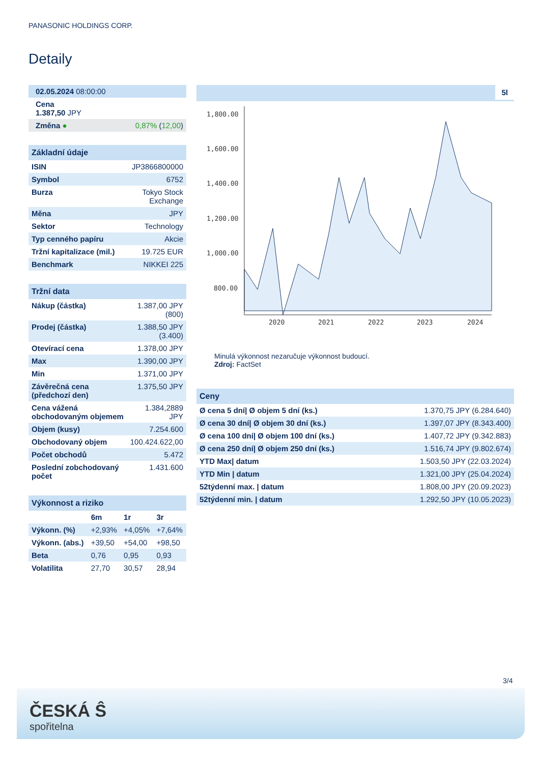PANASONIC HOLDINGS CORP.
Detaily
| 02.05.2024 08:00:00 |
| Cena 1.387,50 JPY |
| Změna ● | 0,87% ( 12,00 ) |
Základní údaje
| ISIN | JP3866800000 |
| Symbol | 6752 |
| Burza | Tokyo Stock Exchange |
| Měna | JPY |
| Sektor | Technology |
| Typ cenného papíru | Akcie |
| Tržní kapitalizace (mil.) | 19.725 EUR |
| Benchmark | NIKKEI 225 |
Tržní data
| Nákup (částka) | 1.387,00 JPY (800) |
| Prodej (částka) | 1.388,50 JPY (3.400) |
| Otevírací cena | 1.378,00 JPY |
| Max | 1.390,00 JPY |
| Min | 1.371,00 JPY |
| Závěrečná cena (předchozí den) | 1.375,50 JPY |
| Cena vážená obchodovaným objemem | 1.384,2889 JPY |
| Objem (kusy) | 7.254.600 |
| Obchodovaný objem | 100.424.622,00 |
| Počet obchodů | 5.472 |
| Poslední zobchodovaný počet | 1.431.600 |
Výkonnost a riziko
| | 6m | 1r | 3r |
| --- | --- | --- | --- |
| Výkonn. (%) | +2,93% | +4,05% | +7,64% |
| Výkonn. (abs.) | +39,50 | +54,00 | +98,50 |
| Beta | 0,76 | 0,95 | 0,93 |
| Volatilita | 27,70 | 30,57 | 28,94 |
5l
1,800.00
1,600.00
1,400.00
1,200.00
1,000.00
800.00
2020
2021
2022
2023
2024
Minulá výkonnost nezaručuje výkonnost budoucí.
Zdroj: FactSet
Ceny
| Ø cena 5 dní/ Ø objem 5 dní (ks.) | 1.370,75 JPY (6.284.640) |
| Ø cena 30 dní/ Ø objem 30 dní (ks.) | 1.397,07 JPY (8.343.400) |
| Ø cena 100 dní/ Ø objem 100 dní (ks.) | 1.407,72 JPY (9.342.883) |
| Ø cena 250 dní/ Ø objem 250 dní (ks.) | 1.516,74 JPY (9.802.674) |
| YTD Max/ datum | 1.503,50 JPY (22.03.2024) |
| YTD Min / datum | 1.321,00 JPY (25.04.2024) |
| 52týdenní max. / datum | 1.808,00 JPY (20.09.2023) |
| 52týdenní min. / datum | 1.292,50 JPY (10.05.2023) |
3/4
ČESKÁ Ŝ
spořitelna